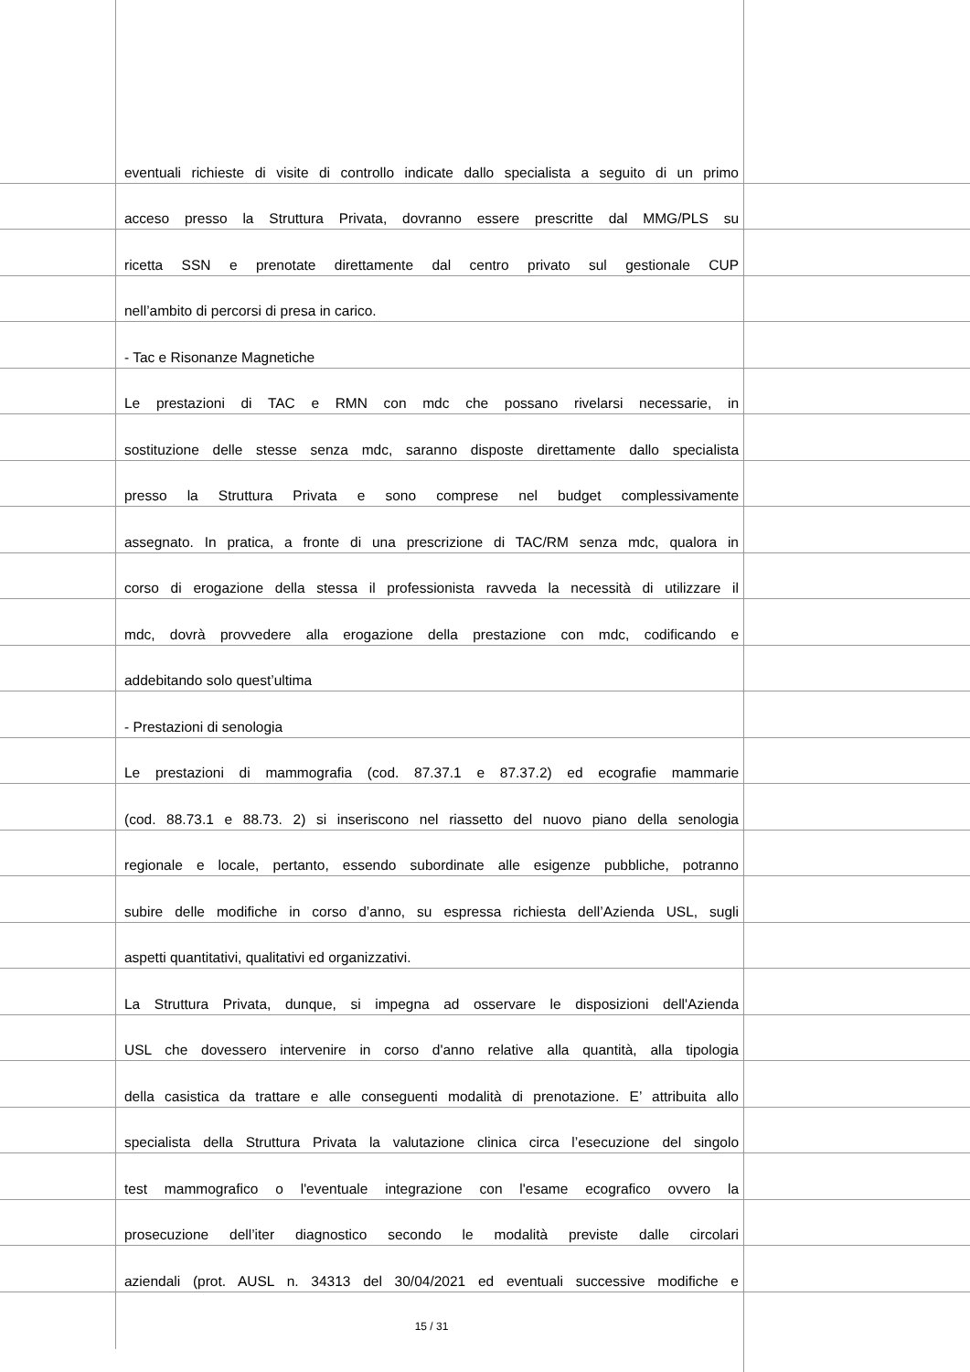eventuali richieste di visite di controllo indicate dallo specialista a seguito di un primo
acceso presso la Struttura Privata, dovranno essere prescritte dal MMG/PLS su
ricetta SSN e prenotate direttamente dal centro privato sul gestionale CUP
nell’ambito di percorsi di presa in carico.
- Tac e Risonanze Magnetiche
Le prestazioni di TAC e RMN con mdc che possano rivelarsi necessarie, in
sostituzione delle stesse senza mdc, saranno disposte direttamente dallo specialista
presso la Struttura Privata e sono comprese nel budget complessivamente
assegnato. In pratica, a fronte di una prescrizione di TAC/RM senza mdc, qualora in
corso di erogazione della stessa il professionista ravveda la necessità di utilizzare il
mdc, dovrà provvedere alla erogazione della prestazione con mdc, codificando e
addebitando solo quest’ultima
- Prestazioni di senologia
Le prestazioni di mammografia (cod. 87.37.1 e 87.37.2) ed ecografie mammarie
(cod. 88.73.1 e 88.73. 2) si inseriscono nel riassetto del nuovo piano della senologia
regionale e locale, pertanto, essendo subordinate alle esigenze pubbliche, potranno
subire delle modifiche in corso d’anno, su espressa richiesta dell’Azienda USL, sugli
aspetti quantitativi, qualitativi ed organizzativi.
La Struttura Privata, dunque, si impegna ad osservare le disposizioni dell'Azienda
USL che dovessero intervenire in corso d'anno relative alla quantità, alla tipologia
della casistica da trattare e alle conseguenti modalità di prenotazione. E’ attribuita allo
specialista della Struttura Privata la valutazione clinica circa l’esecuzione del singolo
test mammografico o l'eventuale integrazione con l'esame ecografico ovvero la
prosecuzione dell’iter diagnostico secondo le modalità previste dalle circolari
aziendali (prot. AUSL n. 34313 del 30/04/2021 ed eventuali successive modifiche e
15 / 31